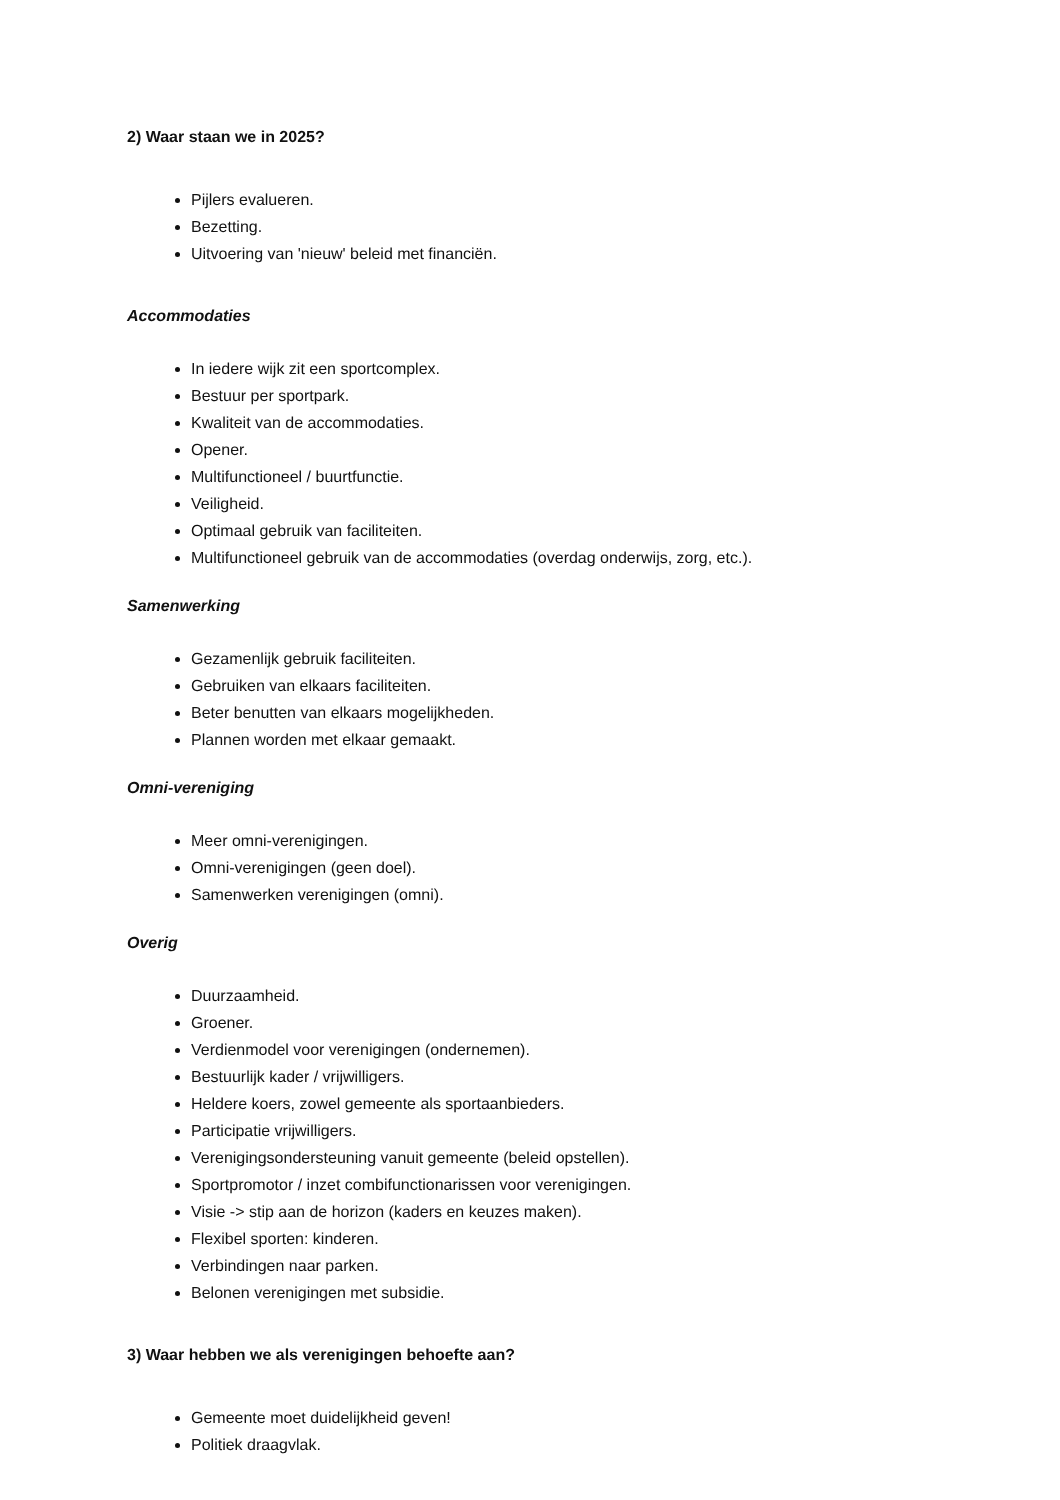2) Waar staan we in 2025?
Pijlers evalueren.
Bezetting.
Uitvoering van 'nieuw' beleid met financiën.
Accommodaties
In iedere wijk zit een sportcomplex.
Bestuur per sportpark.
Kwaliteit van de accommodaties.
Opener.
Multifunctioneel / buurtfunctie.
Veiligheid.
Optimaal gebruik van faciliteiten.
Multifunctioneel gebruik van de accommodaties (overdag onderwijs, zorg, etc.).
Samenwerking
Gezamenlijk gebruik faciliteiten.
Gebruiken van elkaars faciliteiten.
Beter benutten van elkaars mogelijkheden.
Plannen worden met elkaar gemaakt.
Omni-vereniging
Meer omni-verenigingen.
Omni-verenigingen (geen doel).
Samenwerken verenigingen (omni).
Overig
Duurzaamheid.
Groener.
Verdienmodel voor verenigingen (ondernemen).
Bestuurlijk kader / vrijwilligers.
Heldere koers, zowel gemeente als sportaanbieders.
Participatie vrijwilligers.
Verenigingsondersteuning vanuit gemeente (beleid opstellen).
Sportpromotor / inzet combifunctionarissen voor verenigingen.
Visie -> stip aan de horizon (kaders en keuzes maken).
Flexibel sporten: kinderen.
Verbindingen naar parken.
Belonen verenigingen met subsidie.
3) Waar hebben we als verenigingen behoefte aan?
Gemeente moet duidelijkheid geven!
Politiek draagvlak.